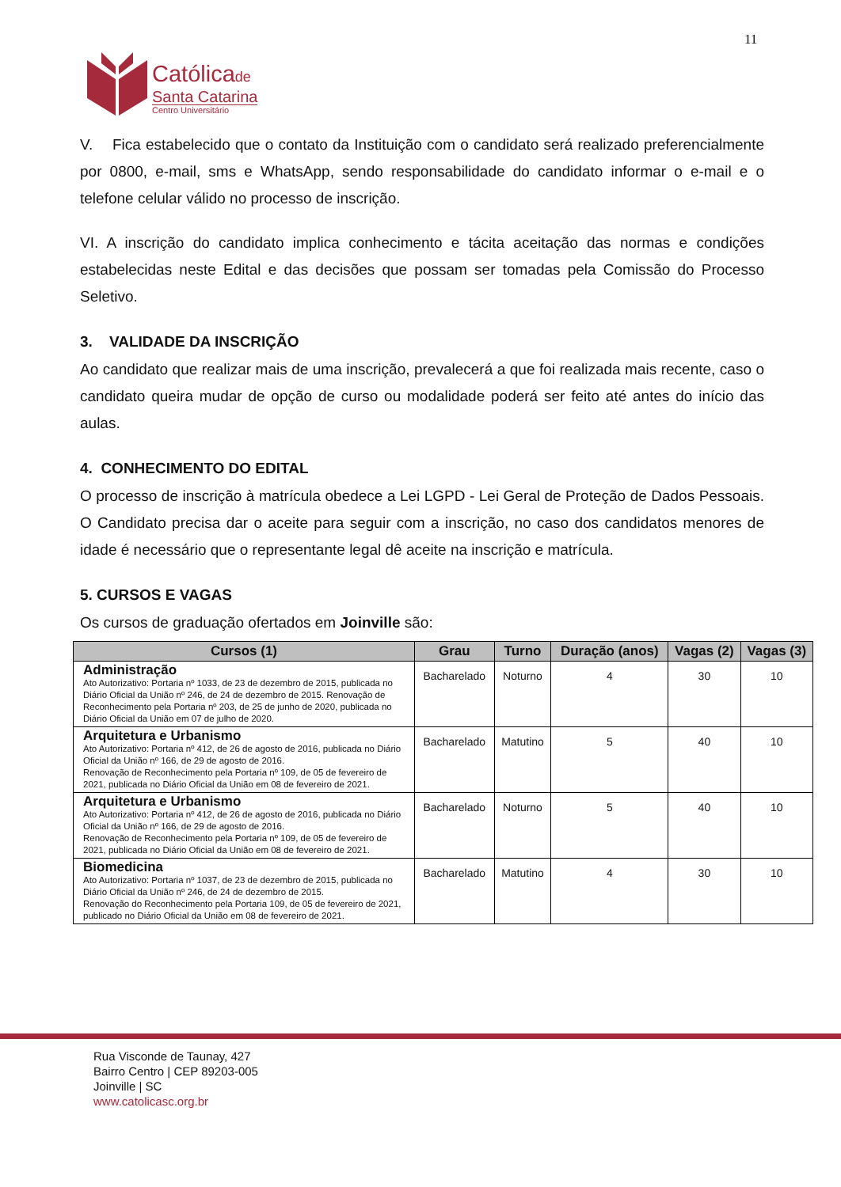11
Católicade
Santa Catarina
Centro Universitário
V. Fica estabelecido que o contato da Instituição com o candidato será realizado preferencialmente por 0800, e-mail, sms e WhatsApp, sendo responsabilidade do candidato informar o e-mail e o telefone celular válido no processo de inscrição.
VI. A inscrição do candidato implica conhecimento e tácita aceitação das normas e condições estabelecidas neste Edital e das decisões que possam ser tomadas pela Comissão do Processo Seletivo.
3. VALIDADE DA INSCRIÇÃO
Ao candidato que realizar mais de uma inscrição, prevalecerá a que foi realizada mais recente, caso o candidato queira mudar de opção de curso ou modalidade poderá ser feito até antes do início das aulas.
4. CONHECIMENTO DO EDITAL
O processo de inscrição à matrícula obedece a Lei LGPD - Lei Geral de Proteção de Dados Pessoais. O Candidato precisa dar o aceite para seguir com a inscrição, no caso dos candidatos menores de idade é necessário que o representante legal dê aceite na inscrição e matrícula.
5. CURSOS E VAGAS
Os cursos de graduação ofertados em Joinville são:
| Cursos (1) | Grau | Turno | Duração (anos) | Vagas (2) | Vagas (3) |
| --- | --- | --- | --- | --- | --- |
| Administração Ato Autorizativo: Portaria nº 1033, de 23 de dezembro de 2015, publicada no Diário Oficial da União nº 246, de 24 de dezembro de 2015. Renovação de Reconhecimento pela Portaria nº 203, de 25 de junho de 2020, publicada no Diário Oficial da União em 07 de julho de 2020. | Bacharelado | Noturno | 4 | 30 | 10 |
| Arquitetura e Urbanismo Ato Autorizativo: Portaria nº 412, de 26 de agosto de 2016, publicada no Diário Oficial da União nº 166, de 29 de agosto de 2016. Renovação de Reconhecimento pela Portaria nº 109, de 05 de fevereiro de 2021, publicada no Diário Oficial da União em 08 de fevereiro de 2021. | Bacharelado | Matutino | 5 | 40 | 10 |
| Arquitetura e Urbanismo Ato Autorizativo: Portaria nº 412, de 26 de agosto de 2016, publicada no Diário Oficial da União nº 166, de 29 de agosto de 2016. Renovação de Reconhecimento pela Portaria nº 109, de 05 de fevereiro de 2021, publicada no Diário Oficial da União em 08 de fevereiro de 2021. | Bacharelado | Noturno | 5 | 40 | 10 |
| Biomedicina Ato Autorizativo: Portaria nº 1037, de 23 de dezembro de 2015, publicada no Diário Oficial da União nº 246, de 24 de dezembro de 2015. Renovação do Reconhecimento pela Portaria 109, de 05 de fevereiro de 2021, publicado no Diário Oficial da União em 08 de fevereiro de 2021. | Bacharelado | Matutino | 4 | 30 | 10 |
Rua Visconde de Taunay, 427
Bairro Centro | CEP 89203-005
Joinville | SC
www.catolicasc.org.br